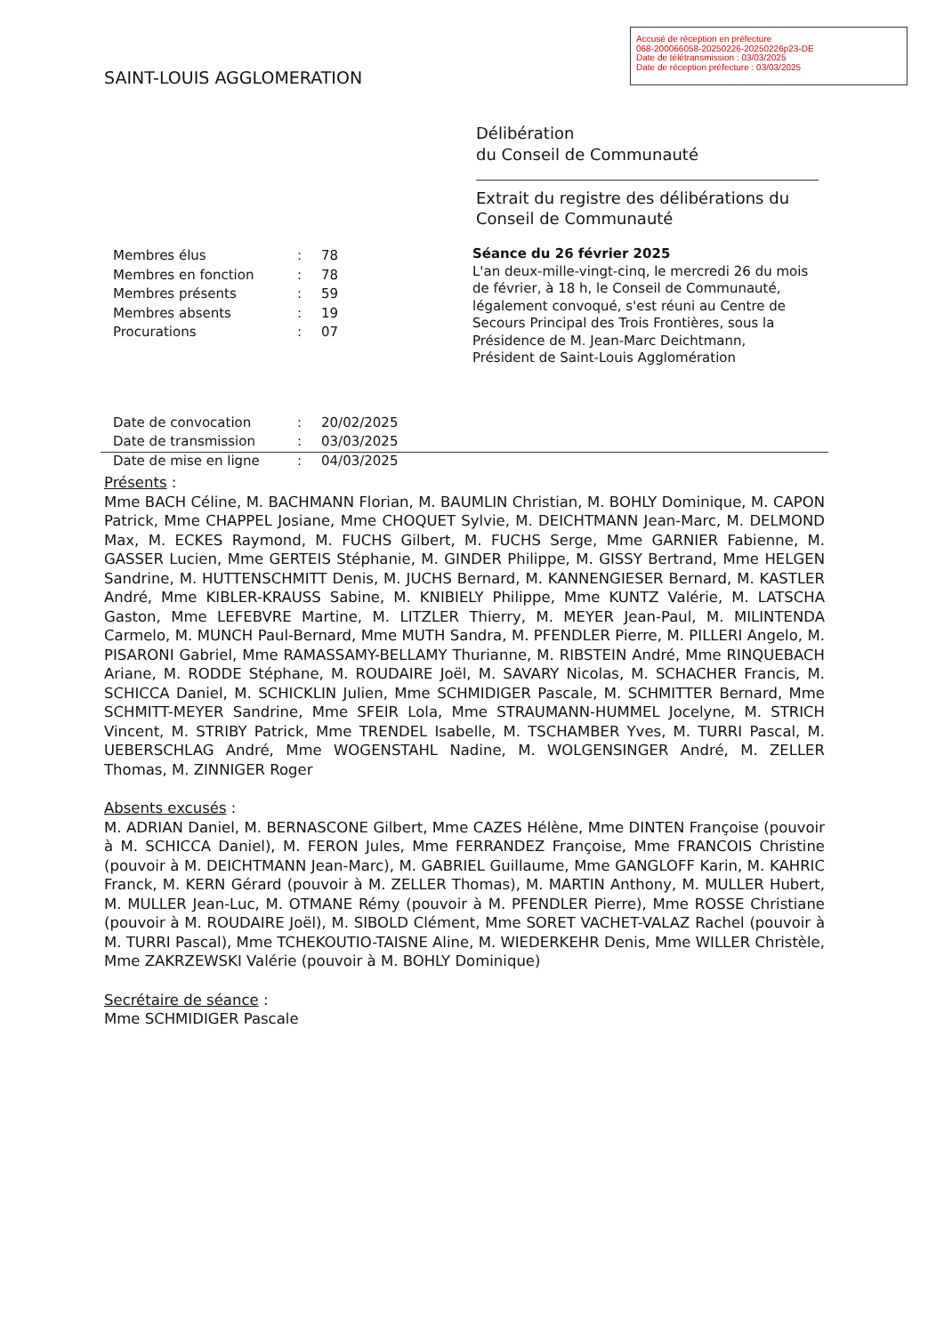Accusé de réception en préfecture
068-200066058-20250226-20250226p23-DE
Date de télétransmission : 03/03/2025
Date de réception préfecture : 03/03/2025
SAINT-LOUIS AGGLOMERATION
Délibération
du Conseil de Communauté
Extrait du registre des délibérations du Conseil de Communauté
| Membres élus | : | 78 |
| Membres en fonction | : | 78 |
| Membres présents | : | 59 |
| Membres absents | : | 19 |
| Procurations | : | 07 |
| Date de convocation | : | 20/02/2025 |
| Date de transmission | : | 03/03/2025 |
| Date de mise en ligne | : | 04/03/2025 |
Séance du 26 février 2025
L'an deux-mille-vingt-cinq, le mercredi 26 du mois de février, à 18 h, le Conseil de Communauté, légalement convoqué, s'est réuni au Centre de Secours Principal des Trois Frontières, sous la Présidence de M. Jean-Marc Deichtmann, Président de Saint-Louis Agglomération
Présents :
Mme BACH Céline, M. BACHMANN Florian, M. BAUMLIN Christian, M. BOHLY Dominique, M. CAPON Patrick, Mme CHAPPEL Josiane, Mme CHOQUET Sylvie, M. DEICHTMANN Jean-Marc, M. DELMOND Max, M. ECKES Raymond, M. FUCHS Gilbert, M. FUCHS Serge, Mme GARNIER Fabienne, M. GASSER Lucien, Mme GERTEIS Stéphanie, M. GINDER Philippe, M. GISSY Bertrand, Mme HELGEN Sandrine, M. HUTTENSCHMITT Denis, M. JUCHS Bernard, M. KANNENGIESER Bernard, M. KASTLER André, Mme KIBLER-KRAUSS Sabine, M. KNIBIELY Philippe, Mme KUNTZ Valérie, M. LATSCHA Gaston, Mme LEFEBVRE Martine, M. LITZLER Thierry, M. MEYER Jean-Paul, M. MILINTENDA Carmelo, M. MUNCH Paul-Bernard, Mme MUTH Sandra, M. PFENDLER Pierre, M. PILLERI Angelo, M. PISARONI Gabriel, Mme RAMASSAMY-BELLAMY Thurianne, M. RIBSTEIN André, Mme RINQUEBACH Ariane, M. RODDE Stéphane, M. ROUDAIRE Joël, M. SAVARY Nicolas, M. SCHACHER Francis, M. SCHICCA Daniel, M. SCHICKLIN Julien, Mme SCHMIDIGER Pascale, M. SCHMITTER Bernard, Mme SCHMITT-MEYER Sandrine, Mme SFEIR Lola, Mme STRAUMANN-HUMMEL Jocelyne, M. STRICH Vincent, M. STRIBY Patrick, Mme TRENDEL Isabelle, M. TSCHAMBER Yves, M. TURRI Pascal, M. UEBERSCHLAG André, Mme WOGENSTAHL Nadine, M. WOLGENSINGER André, M. ZELLER Thomas, M. ZINNIGER Roger
Absents excusés :
M. ADRIAN Daniel, M. BERNASCONE Gilbert, Mme CAZES Hélène, Mme DINTEN Françoise (pouvoir à M. SCHICCA Daniel), M. FERON Jules, Mme FERRANDEZ Françoise, Mme FRANCOIS Christine (pouvoir à M. DEICHTMANN Jean-Marc), M. GABRIEL Guillaume, Mme GANGLOFF Karin, M. KAHRIC Franck, M. KERN Gérard (pouvoir à M. ZELLER Thomas), M. MARTIN Anthony, M. MULLER Hubert, M. MULLER Jean-Luc, M. OTMANE Rémy (pouvoir à M. PFENDLER Pierre), Mme ROSSE Christiane (pouvoir à M. ROUDAIRE Joël), M. SIBOLD Clément, Mme SORET VACHET-VALAZ Rachel (pouvoir à M. TURRI Pascal), Mme TCHEKOUTIO-TAISNE Aline, M. WIEDERKEHR Denis, Mme WILLER Christèle, Mme ZAKRZEWSKI Valérie (pouvoir à M. BOHLY Dominique)
Secrétaire de séance :
Mme SCHMIDIGER Pascale